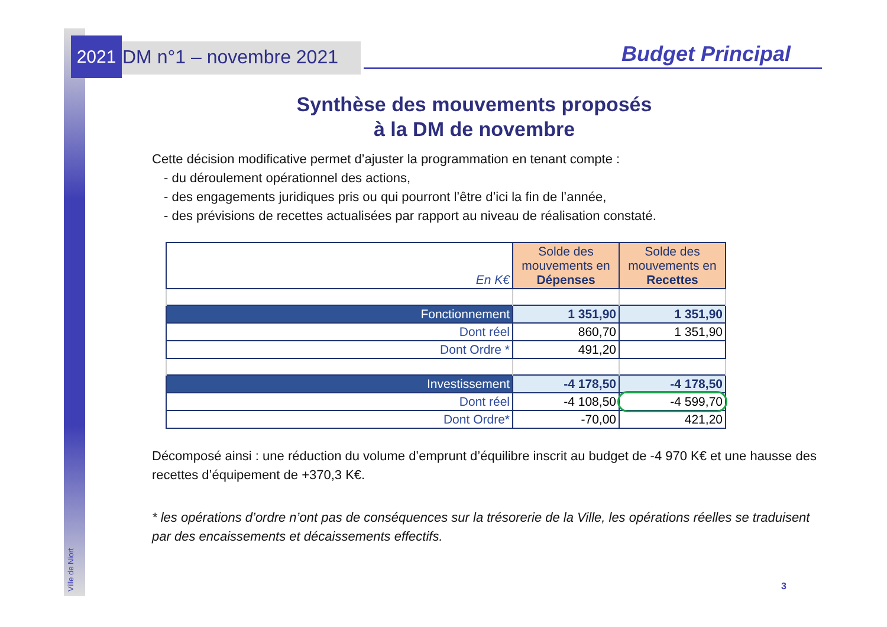2021
Ville de Niort
DM n°1 – novembre 2021
Budget Principal
Synthèse des mouvements proposés
à la DM de novembre
Cette décision modificative permet d’ajuster la programmation en tenant compte :
- du déroulement opérationnel des actions,
- des engagements juridiques pris ou qui pourront l’être d’ici la fin de l’année,
- des prévisions de recettes actualisées par rapport au niveau de réalisation constaté.
| En K€ | Solde des mouvements en Dépenses | Solde des mouvements en Recettes |
| Fonctionnement | 1 351,90 | 1 351,90 |
| Dont réel | 860,70 | 1 351,90 |
| Dont Ordre * | 491,20 | |
| Investissement | -4 178,50 | -4 178,50 |
| Dont réel | -4 108,50 | -4 599,70 |
| Dont Ordre* | -70,00 | 421,20 |
Décomposé ainsi : une réduction du volume d’emprunt d’équilibre inscrit au budget de -4 970 K€ et une hausse des recettes d’équipement de +370,3 K€.
* les opérations d’ordre n’ont pas de conséquences sur la trésorerie de la Ville, les opérations réelles se traduisent par des encaissements et décaissements effectifs.
3